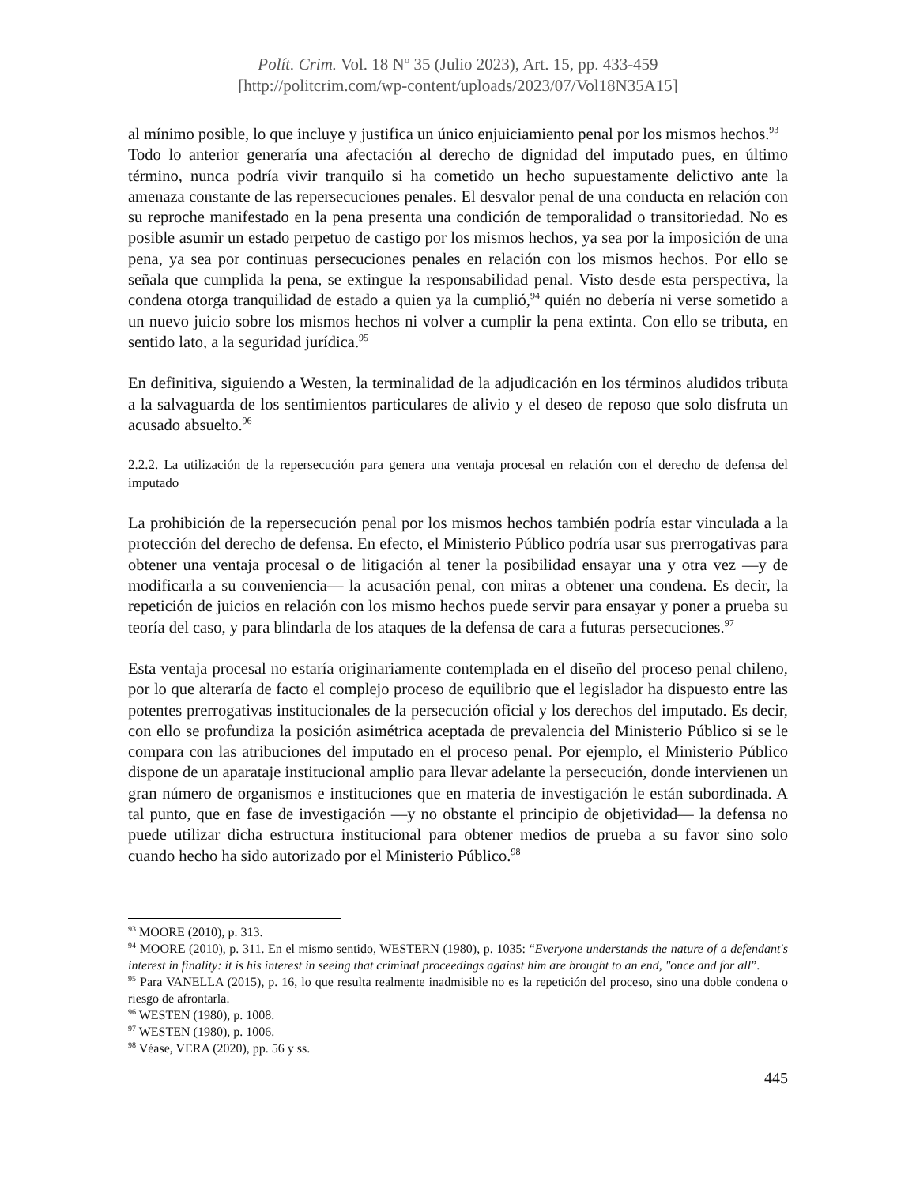Polít. Crim. Vol. 18 Nº 35 (Julio 2023), Art. 15, pp. 433-459
[http://politcrim.com/wp-content/uploads/2023/07/Vol18N35A15]
al mínimo posible, lo que incluye y justifica un único enjuiciamiento penal por los mismos hechos.<sup>93</sup>
Todo lo anterior generaría una afectación al derecho de dignidad del imputado pues, en último término, nunca podría vivir tranquilo si ha cometido un hecho supuestamente delictivo ante la amenaza constante de las repersecuciones penales. El desvalor penal de una conducta en relación con su reproche manifestado en la pena presenta una condición de temporalidad o transitoriedad. No es posible asumir un estado perpetuo de castigo por los mismos hechos, ya sea por la imposición de una pena, ya sea por continuas persecuciones penales en relación con los mismos hechos. Por ello se señala que cumplida la pena, se extingue la responsabilidad penal. Visto desde esta perspectiva, la condena otorga tranquilidad de estado a quien ya la cumplió,<sup>94</sup> quién no debería ni verse sometido a un nuevo juicio sobre los mismos hechos ni volver a cumplir la pena extinta. Con ello se tributa, en sentido lato, a la seguridad jurídica.<sup>95</sup>
En definitiva, siguiendo a Westen, la terminalidad de la adjudicación en los términos aludidos tributa a la salvaguarda de los sentimientos particulares de alivio y el deseo de reposo que solo disfruta un acusado absuelto.<sup>96</sup>
2.2.2. La utilización de la repersecución para genera una ventaja procesal en relación con el derecho de defensa del imputado
La prohibición de la repersecución penal por los mismos hechos también podría estar vinculada a la protección del derecho de defensa. En efecto, el Ministerio Público podría usar sus prerrogativas para obtener una ventaja procesal o de litigación al tener la posibilidad ensayar una y otra vez —y de modificarla a su conveniencia— la acusación penal, con miras a obtener una condena. Es decir, la repetición de juicios en relación con los mismo hechos puede servir para ensayar y poner a prueba su teoría del caso, y para blindarla de los ataques de la defensa de cara a futuras persecuciones.<sup>97</sup>
Esta ventaja procesal no estaría originariamente contemplada en el diseño del proceso penal chileno, por lo que alteraría de facto el complejo proceso de equilibrio que el legislador ha dispuesto entre las potentes prerrogativas institucionales de la persecución oficial y los derechos del imputado. Es decir, con ello se profundiza la posición asimétrica aceptada de prevalencia del Ministerio Público si se le compara con las atribuciones del imputado en el proceso penal. Por ejemplo, el Ministerio Público dispone de un aparataje institucional amplio para llevar adelante la persecución, donde intervienen un gran número de organismos e instituciones que en materia de investigación le están subordinada. A tal punto, que en fase de investigación —y no obstante el principio de objetividad— la defensa no puede utilizar dicha estructura institucional para obtener medios de prueba a su favor sino solo cuando hecho ha sido autorizado por el Ministerio Público.<sup>98</sup>
<sup>93</sup> MOORE (2010), p. 313.
<sup>94</sup> MOORE (2010), p. 311. En el mismo sentido, WESTERN (1980), p. 1035: “Everyone understands the nature of a defendant's interest in finality: it is his interest in seeing that criminal proceedings against him are brought to an end, "once and for all”.
<sup>95</sup> Para VANELLA (2015), p. 16, lo que resulta realmente inadmisible no es la repetición del proceso, sino una doble condena o riesgo de afrontarla.
<sup>96</sup> WESTEN (1980), p. 1008.
<sup>97</sup> WESTEN (1980), p. 1006.
<sup>98</sup> Véase, VERA (2020), pp. 56 y ss.
445